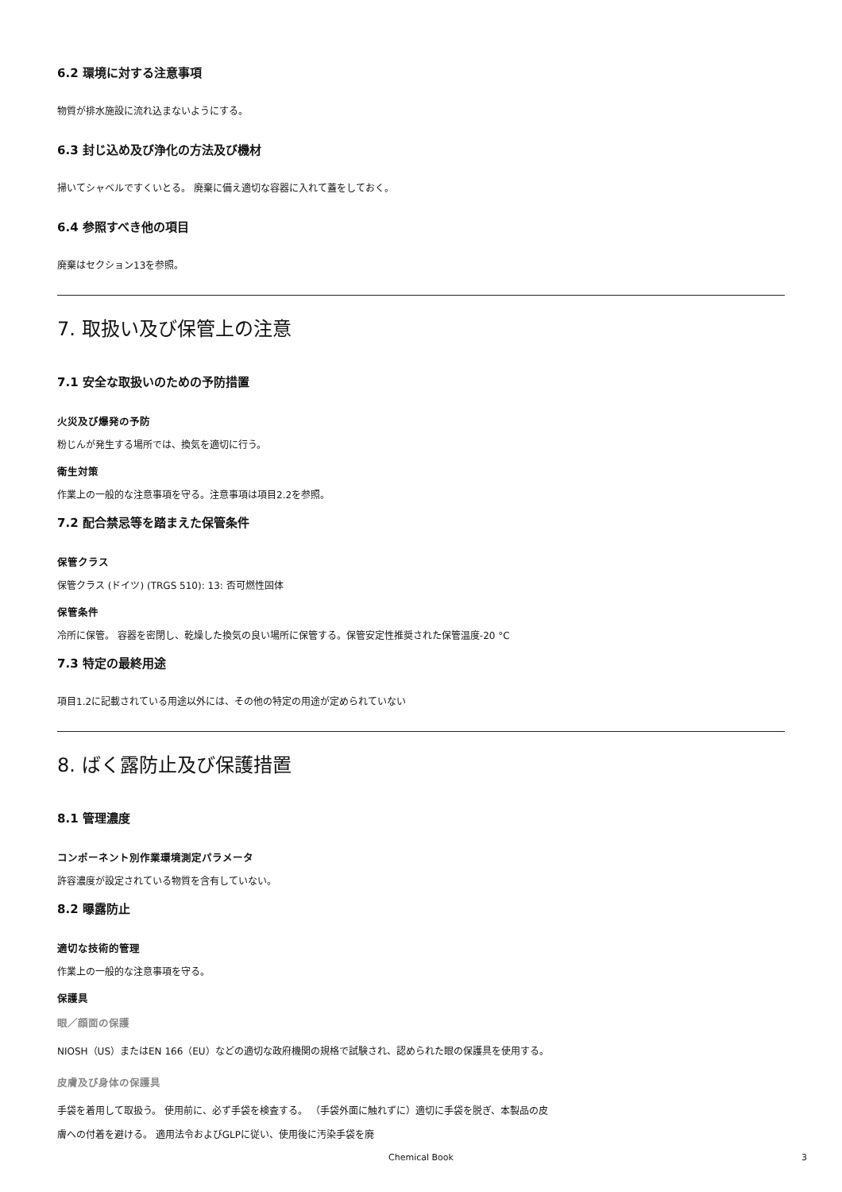6.2 環境に対する注意事項
物質が排水施設に流れ込まないようにする。
6.3 封じ込め及び浄化の方法及び機材
掃いてシャベルですくいとる。 廃棄に備え適切な容器に入れて蓋をしておく。
6.4 参照すべき他の項目
廃棄はセクション13を参照。
7. 取扱い及び保管上の注意
7.1 安全な取扱いのための予防措置
火災及び爆発の予防
粉じんが発生する場所では、換気を適切に行う。
衛生対策
作業上の一般的な注意事項を守る。注意事項は項目2.2を参照。
7.2 配合禁忌等を踏まえた保管条件
保管クラス
保管クラス (ドイツ) (TRGS 510): 13: 否可燃性固体
保管条件
冷所に保管。 容器を密閉し、乾燥した換気の良い場所に保管する。保管安定性推奨された保管温度-20 °C
7.3 特定の最終用途
項目1.2に記載されている用途以外には、その他の特定の用途が定められていない
8. ばく露防止及び保護措置
8.1 管理濃度
コンポーネント別作業環境測定パラメータ
許容濃度が設定されている物質を含有していない。
8.2 曝露防止
適切な技術的管理
作業上の一般的な注意事項を守る。
保護具
眼／顔面の保護
NIOSH（US）またはEN 166（EU）などの適切な政府機関の規格で試験され、認められた眼の保護具を使用する。
皮膚及び身体の保護具
手袋を着用して取扱う。 使用前に、必ず手袋を検査する。 （手袋外面に触れずに）適切に手袋を脱ぎ、本製品の皮膚への付着を避ける。 適用法令およびGLPに従い、使用後に汚染手袋を廃
Chemical Book
3